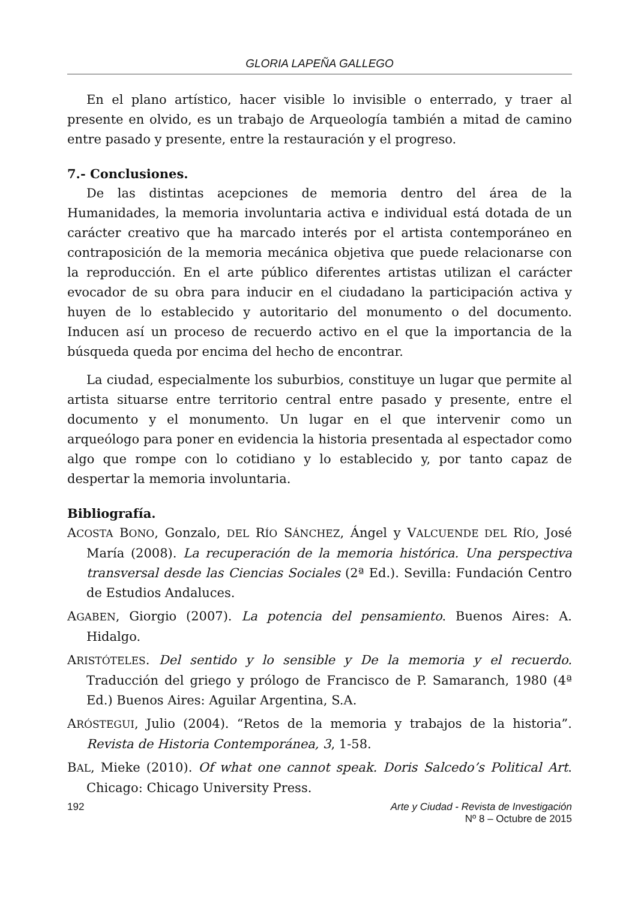GLORIA LAPEÑA GALLEGO
En el plano artístico, hacer visible lo invisible o enterrado, y traer al presente en olvido, es un trabajo de Arqueología también a mitad de camino entre pasado y presente, entre la restauración y el progreso.
7.- Conclusiones.
De las distintas acepciones de memoria dentro del área de la Humanidades, la memoria involuntaria activa e individual está dotada de un carácter creativo que ha marcado interés por el artista contemporáneo en contraposición de la memoria mecánica objetiva que puede relacionarse con la reproducción. En el arte público diferentes artistas utilizan el carácter evocador de su obra para inducir en el ciudadano la participación activa y huyen de lo establecido y autoritario del monumento o del documento. Inducen así un proceso de recuerdo activo en el que la importancia de la búsqueda queda por encima del hecho de encontrar.
La ciudad, especialmente los suburbios, constituye un lugar que permite al artista situarse entre territorio central entre pasado y presente, entre el documento y el monumento. Un lugar en el que intervenir como un arqueólogo para poner en evidencia la historia presentada al espectador como algo que rompe con lo cotidiano y lo establecido y, por tanto capaz de despertar la memoria involuntaria.
Bibliografía.
ACOSTA BONO, Gonzalo, DEL RÍO SÁNCHEZ, Ángel y VALCUENDE DEL RÍO, José María (2008). La recuperación de la memoria histórica. Una perspectiva transversal desde las Ciencias Sociales (2ª Ed.). Sevilla: Fundación Centro de Estudios Andaluces.
AGABEN, Giorgio (2007). La potencia del pensamiento. Buenos Aires: A. Hidalgo.
ARISTÓTELES. Del sentido y lo sensible y De la memoria y el recuerdo. Traducción del griego y prólogo de Francisco de P. Samaranch, 1980 (4ª Ed.) Buenos Aires: Aguilar Argentina, S.A.
ARÓSTEGUI, Julio (2004). “Retos de la memoria y trabajos de la historia”. Revista de Historia Contemporánea, 3, 1-58.
BAL, Mieke (2010). Of what one cannot speak. Doris Salcedo’s Political Art. Chicago: Chicago University Press.
192 Arte y Ciudad - Revista de Investigación
Nº 8 – Octubre de 2015